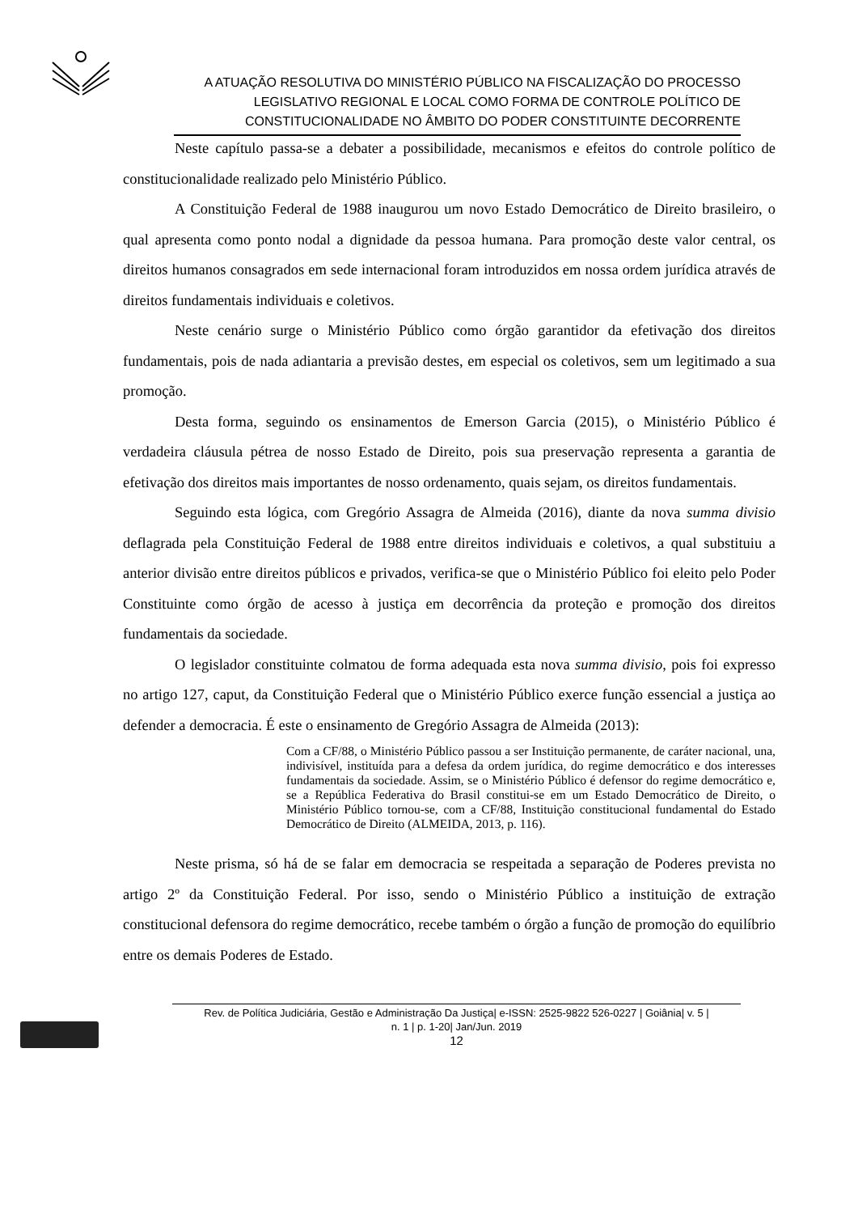A ATUAÇÃO RESOLUTIVA DO MINISTÉRIO PÚBLICO NA FISCALIZAÇÃO DO PROCESSO LEGISLATIVO REGIONAL E LOCAL COMO FORMA DE CONTROLE POLÍTICO DE CONSTITUCIONALIDADE NO ÂMBITO DO PODER CONSTITUINTE DECORRENTE
Neste capítulo passa-se a debater a possibilidade, mecanismos e efeitos do controle político de constitucionalidade realizado pelo Ministério Público.
A Constituição Federal de 1988 inaugurou um novo Estado Democrático de Direito brasileiro, o qual apresenta como ponto nodal a dignidade da pessoa humana. Para promoção deste valor central, os direitos humanos consagrados em sede internacional foram introduzidos em nossa ordem jurídica através de direitos fundamentais individuais e coletivos.
Neste cenário surge o Ministério Público como órgão garantidor da efetivação dos direitos fundamentais, pois de nada adiantaria a previsão destes, em especial os coletivos, sem um legitimado a sua promoção.
Desta forma, seguindo os ensinamentos de Emerson Garcia (2015), o Ministério Público é verdadeira cláusula pétrea de nosso Estado de Direito, pois sua preservação representa a garantia de efetivação dos direitos mais importantes de nosso ordenamento, quais sejam, os direitos fundamentais.
Seguindo esta lógica, com Gregório Assagra de Almeida (2016), diante da nova summa divisio deflagrada pela Constituição Federal de 1988 entre direitos individuais e coletivos, a qual substituiu a anterior divisão entre direitos públicos e privados, verifica-se que o Ministério Público foi eleito pelo Poder Constituinte como órgão de acesso à justiça em decorrência da proteção e promoção dos direitos fundamentais da sociedade.
O legislador constituinte colmatou de forma adequada esta nova summa divisio, pois foi expresso no artigo 127, caput, da Constituição Federal que o Ministério Público exerce função essencial a justiça ao defender a democracia. É este o ensinamento de Gregório Assagra de Almeida (2013):
Com a CF/88, o Ministério Público passou a ser Instituição permanente, de caráter nacional, una, indivisível, instituída para a defesa da ordem jurídica, do regime democrático e dos interesses fundamentais da sociedade. Assim, se o Ministério Público é defensor do regime democrático e, se a República Federativa do Brasil constitui-se em um Estado Democrático de Direito, o Ministério Público tornou-se, com a CF/88, Instituição constitucional fundamental do Estado Democrático de Direito (ALMEIDA, 2013, p. 116).
Neste prisma, só há de se falar em democracia se respeitada a separação de Poderes prevista no artigo 2º da Constituição Federal. Por isso, sendo o Ministério Público a instituição de extração constitucional defensora do regime democrático, recebe também o órgão a função de promoção do equilíbrio entre os demais Poderes de Estado.
Rev. de Política Judiciária, Gestão e Administração Da Justiça| e-ISSN: 2525-9822 526-0227 | Goiânia| v. 5 |
n. 1 | p. 1-20| Jan/Jun. 2019
12